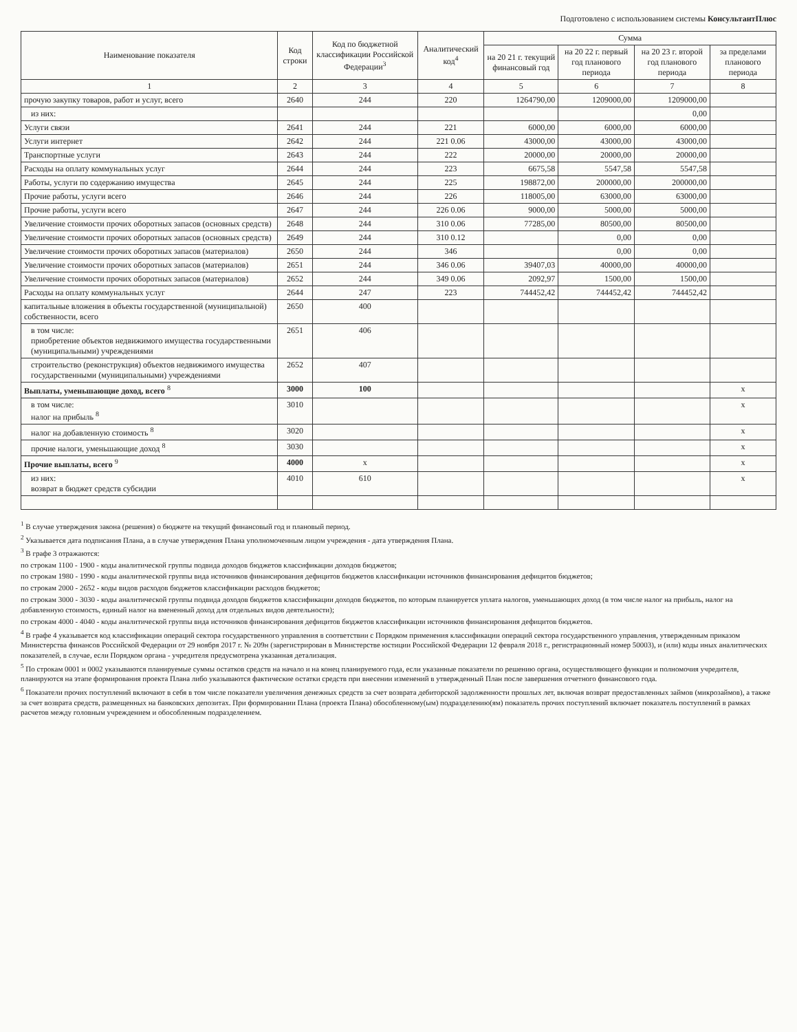Подготовлено с использованием системы КонсультантПлюс
| Наименование показателя | Код строки | Код по бюджетной классификации Российской Федерации<sup>3</sup> | Аналитический код<sup>4</sup> | Сумма | | | |
| --- | --- | --- | --- | --- | --- | --- | --- |
| | | | | на 20 21 г. текущий финансовый год | на 20 22 г. первый год планового периода | на 20 23 г. второй год планового периода | за пределами планового периода |
| 1 | 2 | 3 | 4 | 5 | 6 | 7 | 8 |
| прочую закупку товаров, работ и услуг, всего | 2640 | 244 | 220 | 1264790,00 | 1209000,00 | 1209000,00 | |
| из них: | | | | | | 0,00 | |
| Услуги связи | 2641 | 244 | 221 | 6000,00 | 6000,00 | 6000,00 | |
| Услуги интернет | 2642 | 244 | 221 0.06 | 43000,00 | 43000,00 | 43000,00 | |
| Транспортные услуги | 2643 | 244 | 222 | 20000,00 | 20000,00 | 20000,00 | |
| Расходы на оплату коммунальных услуг | 2644 | 244 | 223 | 6675,58 | 5547,58 | 5547,58 | |
| Работы, услуги по содержанию имущества | 2645 | 244 | 225 | 198872,00 | 200000,00 | 200000,00 | |
| Прочие работы, услуги всего | 2646 | 244 | 226 | 118005,00 | 63000,00 | 63000,00 | |
| Прочие работы, услуги всего | 2647 | 244 | 226 0.06 | 9000,00 | 5000,00 | 5000,00 | |
| Увеличение стоимости прочих оборотных запасов (основных средств) | 2648 | 244 | 310 0.06 | 77285,00 | 80500,00 | 80500,00 | |
| Увеличение стоимости прочих оборотных запасов (основных средств) | 2649 | 244 | 310 0.12 | | 0,00 | 0,00 | |
| Увеличение стоимости прочих оборотных запасов (материалов) | 2650 | 244 | 346 | | 0,00 | 0,00 | |
| Увеличение стоимости прочих оборотных запасов (материалов) | 2651 | 244 | 346 0.06 | 39407,03 | 40000,00 | 40000,00 | |
| Увеличение стоимости прочих оборотных запасов (материалов) | 2652 | 244 | 349 0.06 | 2092,97 | 1500,00 | 1500,00 | |
| Расходы на оплату коммунальных услуг | 2644 | 247 | 223 | 744452,42 | 744452,42 | 744452,42 | |
| капитальные вложения в объекты государственной (муниципальной) собственности, всего | 2650 | 400 | | | | | |
| в том числе: приобретение объектов недвижимого имущества государственными (муниципальными) учреждениями | 2651 | 406 | | | | | |
| строительство (реконструкция) объектов недвижимого имущества государственными (муниципальными) учреждениями | 2652 | 407 | | | | | |
| Выплаты, уменьшающие доход, всего <sup>8</sup> | 3000 | 100 | | | | | x |
| в том числе: налог на прибыль <sup>8</sup> | 3010 | | | | | | x |
| налог на добавленную стоимость <sup>8</sup> | 3020 | | | | | | x |
| прочие налоги, уменьшающие доход <sup>8</sup> | 3030 | | | | | | x |
| Прочие выплаты, всего <sup>9</sup> | 4000 | x | | | | | x |
| из них: возврат в бюджет средств субсидии | 4010 | 610 | | | | | x |
<sup>1</sup> В случае утверждения закона (решения) о бюджете на текущий финансовый год и плановый период.
<sup>2</sup> Указывается дата подписания Плана, а в случае утверждения Плана уполномоченным лицом учреждения - дата утверждения Плана.
<sup>3</sup> В графе 3 отражаются:
по строкам 1100 - 1900 - коды аналитической группы подвида доходов бюджетов классификации доходов бюджетов;
по строкам 1980 - 1990 - коды аналитической группы вида источников финансирования дефицитов бюджетов классификации источников финансирования дефицитов бюджетов;
по строкам 2000 - 2652 - коды видов расходов бюджетов классификации расходов бюджетов;
по строкам 3000 - 3030 - коды аналитической группы подвида доходов бюджетов классификации доходов бюджетов, по которым планируется уплата налогов, уменьшающих доход (в том числе налог на прибыль, налог на добавленную стоимость, единый налог на вмененный доход для отдельных видов деятельности);
по строкам 4000 - 4040 - коды аналитической группы вида источников финансирования дефицитов бюджетов классификации источников финансирования дефицитов бюджетов.
<sup>4</sup> В графе 4 указывается код классификации операций сектора государственного управления в соответствии с Порядком применения классификации операций сектора государственного управления, утвержденным приказом Министерства финансов Российской Федерации от 29 ноября 2017 г. № 209н (зарегистрирован в Министерстве юстиции Российской Федерации 12 февраля 2018 г., регистрационный номер 50003), и (или) коды иных аналитических показателей, в случае, если Порядком органа - учредителя предусмотрена указанная детализация.
<sup>5</sup> По строкам 0001 и 0002 указываются планируемые суммы остатков средств на начало и на конец планируемого года, если указанные показатели по решению органа, осуществляющего функции и полномочия учредителя, планируются на этапе формирования проекта Плана либо указываются фактические остатки средств при внесении изменений в утвержденный План после завершения отчетного финансового года.
<sup>6</sup> Показатели прочих поступлений включают в себя в том числе показатели увеличения денежных средств за счет возврата дебиторской задолженности прошлых лет, включая возврат предоставленных займов (микрозаймов), а также за счет возврата средств, размещенных на банковских депозитах. При формировании Плана (проекта Плана) обособленному(ым) подразделению(ям) показатель прочих поступлений включает показатель поступлений в рамках расчетов между головным учреждением и обособленным подразделением.